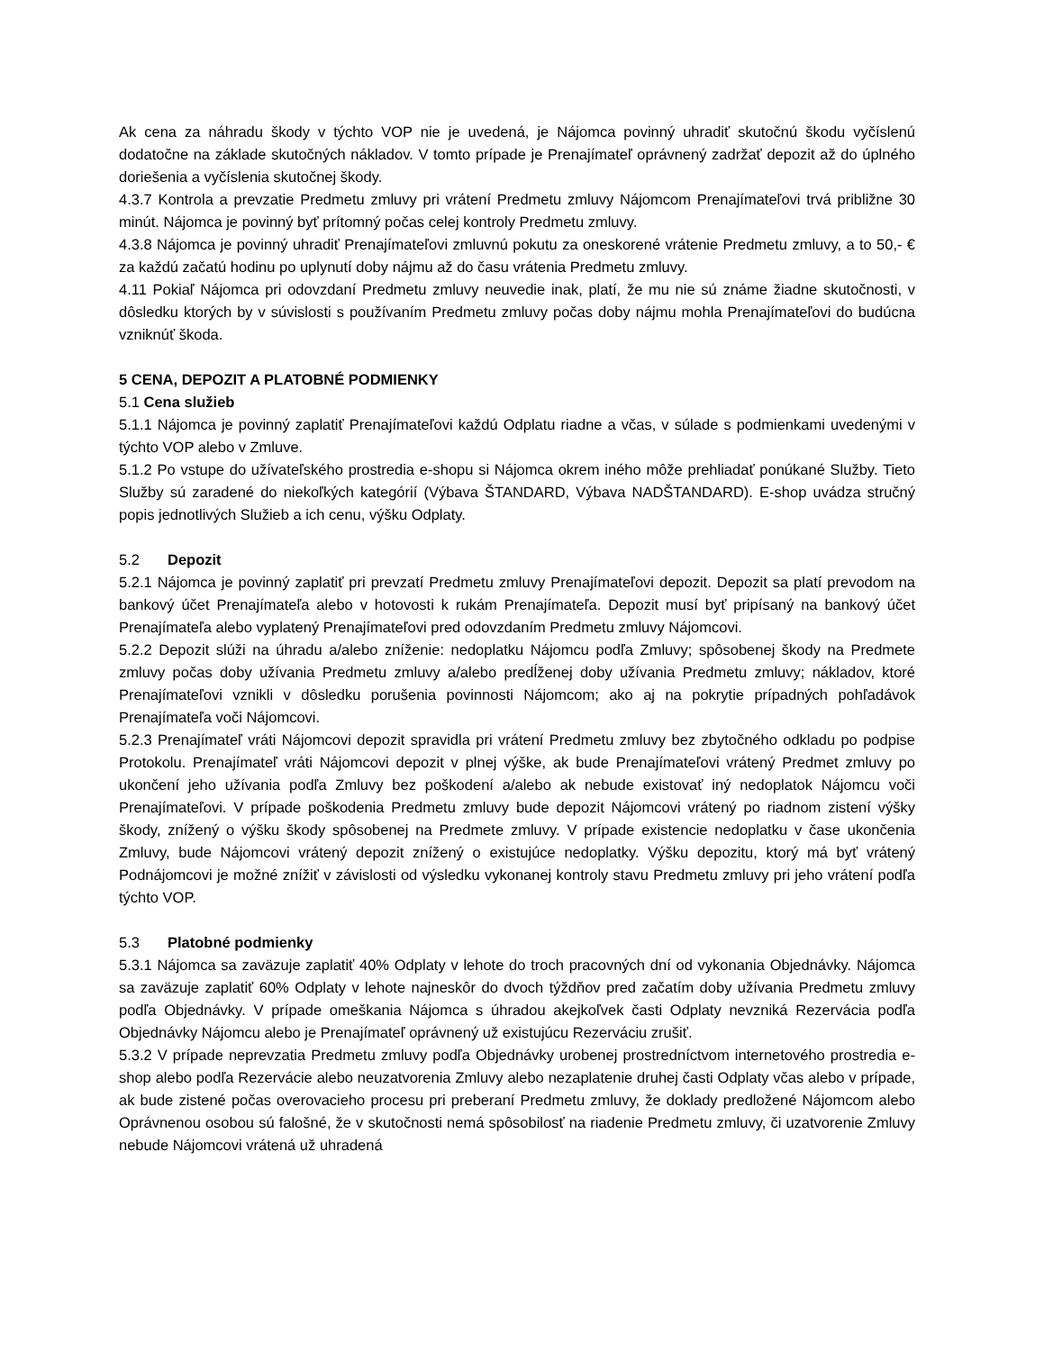Ak cena za náhradu škody v týchto VOP nie je uvedená, je Nájomca povinný uhradiť skutočnú škodu vyčíslenú dodatočne na základe skutočných nákladov. V tomto prípade je Prenajímateľ oprávnený zadržať depozit až do úplného doriešenia a vyčíslenia skutočnej škody.
4.3.7 Kontrola a prevzatie Predmetu zmluvy pri vrátení Predmetu zmluvy Nájomcom Prenajímateľovi trvá približne 30 minút. Nájomca je povinný byť prítomný počas celej kontroly Predmetu zmluvy.
4.3.8 Nájomca je povinný uhradiť Prenajímateľovi zmluvnú pokutu za oneskorené vrátenie Predmetu zmluvy, a to 50,- € za každú začatú hodinu po uplynutí doby nájmu až do času vrátenia Predmetu zmluvy.
4.11 Pokiaľ Nájomca pri odovzdaní Predmetu zmluvy neuvedie inak, platí, že mu nie sú známe žiadne skutočnosti, v dôsledku ktorých by v súvislosti s používaním Predmetu zmluvy počas doby nájmu mohla Prenajímateľovi do budúcna vzniknúť škoda.
5 CENA, DEPOZIT A PLATOBNÉ PODMIENKY
5.1 Cena služieb
5.1.1 Nájomca je povinný zaplatiť Prenajímateľovi každú Odplatu riadne a včas, v súlade s podmienkami uvedenými v týchto VOP alebo v Zmluve.
5.1.2 Po vstupe do užívateľského prostredia e-shopu si Nájomca okrem iného môže prehliadať ponúkané Služby. Tieto Služby sú zaradené do niekoľkých kategórií (Výbava ŠTANDARD, Výbava NADŠTANDARD). E-shop uvádza stručný popis jednotlivých Služieb a ich cenu, výšku Odplaty.
5.2 Depozit
5.2.1 Nájomca je povinný zaplatiť pri prevzatí Predmetu zmluvy Prenajímateľovi depozit. Depozit sa platí prevodom na bankový účet Prenajímateľa alebo v hotovosti k rukám Prenajímateľa. Depozit musí byť pripísaný na bankový účet Prenajímateľa alebo vyplatený Prenajímateľovi pred odovzdaním Predmetu zmluvy Nájomcovi.
5.2.2 Depozit slúži na úhradu a/alebo zníženie: nedoplatku Nájomcu podľa Zmluvy; spôsobenej škody na Predmete zmluvy počas doby užívania Predmetu zmluvy a/alebo predĺženej doby užívania Predmetu zmluvy; nákladov, ktoré Prenajímateľovi vznikli v dôsledku porušenia povinnosti Nájomcom; ako aj na pokrytie prípadných pohľadávok Prenajímateľa voči Nájomcovi.
5.2.3 Prenajímateľ vráti Nájomcovi depozit spravidla pri vrátení Predmetu zmluvy bez zbytočného odkladu po podpise Protokolu. Prenajímateľ vráti Nájomcovi depozit v plnej výške, ak bude Prenajímateľovi vrátený Predmet zmluvy po ukončení jeho užívania podľa Zmluvy bez poškodení a/alebo ak nebude existovať iný nedoplatok Nájomcu voči Prenajímateľovi. V prípade poškodenia Predmetu zmluvy bude depozit Nájomcovi vrátený po riadnom zistení výšky škody, znížený o výšku škody spôsobenej na Predmete zmluvy. V prípade existencie nedoplatku v čase ukončenia Zmluvy, bude Nájomcovi vrátený depozit znížený o existujúce nedoplatky. Výšku depozitu, ktorý má byť vrátený Podnájomcovi je možné znížiť v závislosti od výsledku vykonanej kontroly stavu Predmetu zmluvy pri jeho vrátení podľa týchto VOP.
5.3 Platobné podmienky
5.3.1 Nájomca sa zaväzuje zaplatiť 40% Odplaty v lehote do troch pracovných dní od vykonania Objednávky. Nájomca sa zaväzuje zaplatiť 60% Odplaty v lehote najneskôr do dvoch týždňov pred začatím doby užívania Predmetu zmluvy podľa Objednávky. V prípade omeškania Nájomca s úhradou akejkoľvek časti Odplaty nevzniká Rezervácia podľa Objednávky Nájomcu alebo je Prenajímateľ oprávnený už existujúcu Rezerváciu zrušiť.
5.3.2 V prípade neprevzatia Predmetu zmluvy podľa Objednávky urobenej prostredníctvom internetového prostredia e-shop alebo podľa Rezervácie alebo neuzatvorenia Zmluvy alebo nezaplatenie druhej časti Odplaty včas alebo v prípade, ak bude zistené počas overovacieho procesu pri preberaní Predmetu zmluvy, že doklady predložené Nájomcom alebo Oprávnenou osobou sú falošné, že v skutočnosti nemá spôsobilosť na riadenie Predmetu zmluvy, či uzatvorenie Zmluvy nebude Nájomcovi vrátená už uhradená